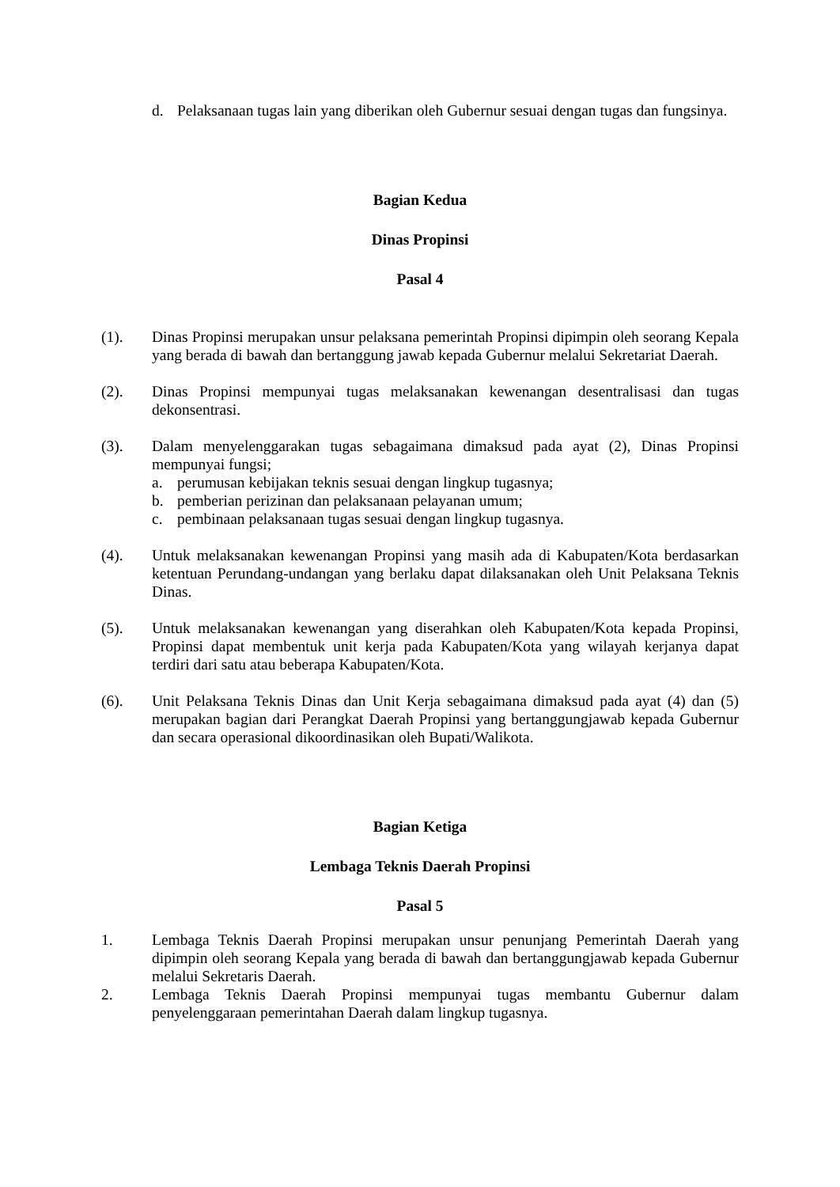d. Pelaksanaan tugas lain yang diberikan oleh Gubernur sesuai dengan tugas dan fungsinya.
Bagian Kedua
Dinas Propinsi
Pasal 4
(1). Dinas Propinsi merupakan unsur pelaksana pemerintah Propinsi dipimpin oleh seorang Kepala yang berada di bawah dan bertanggung jawab kepada Gubernur melalui Sekretariat Daerah.
(2). Dinas Propinsi mempunyai tugas melaksanakan kewenangan desentralisasi dan tugas dekonsentrasi.
(3). Dalam menyelenggarakan tugas sebagaimana dimaksud pada ayat (2), Dinas Propinsi mempunyai fungsi;
a. perumusan kebijakan teknis sesuai dengan lingkup tugasnya;
b. pemberian perizinan dan pelaksanaan pelayanan umum;
c. pembinaan pelaksanaan tugas sesuai dengan lingkup tugasnya.
(4). Untuk melaksanakan kewenangan Propinsi yang masih ada di Kabupaten/Kota berdasarkan ketentuan Perundang-undangan yang berlaku dapat dilaksanakan oleh Unit Pelaksana Teknis Dinas.
(5). Untuk melaksanakan kewenangan yang diserahkan oleh Kabupaten/Kota kepada Propinsi, Propinsi dapat membentuk unit kerja pada Kabupaten/Kota yang wilayah kerjanya dapat terdiri dari satu atau beberapa Kabupaten/Kota.
(6). Unit Pelaksana Teknis Dinas dan Unit Kerja sebagaimana dimaksud pada ayat (4) dan (5) merupakan bagian dari Perangkat Daerah Propinsi yang bertanggungjawab kepada Gubernur dan secara operasional dikoordinasikan oleh Bupati/Walikota.
Bagian Ketiga
Lembaga Teknis Daerah Propinsi
Pasal 5
1. Lembaga Teknis Daerah Propinsi merupakan unsur penunjang Pemerintah Daerah yang dipimpin oleh seorang Kepala yang berada di bawah dan bertanggungjawab kepada Gubernur melalui Sekretaris Daerah.
2. Lembaga Teknis Daerah Propinsi mempunyai tugas membantu Gubernur dalam penyelenggaraan pemerintahan Daerah dalam lingkup tugasnya.